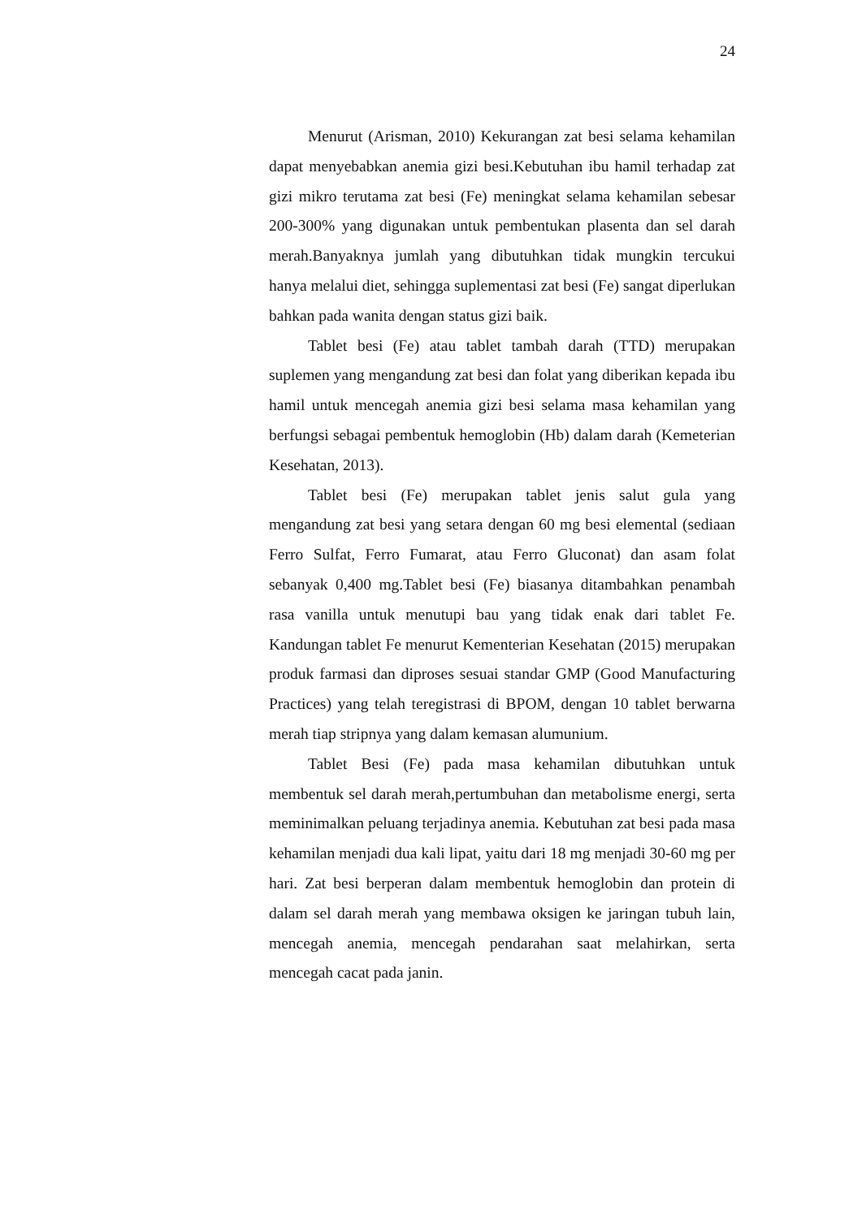24
Menurut (Arisman, 2010) Kekurangan zat besi selama kehamilan dapat menyebabkan anemia gizi besi.Kebutuhan ibu hamil terhadap zat gizi mikro terutama zat besi (Fe) meningkat selama kehamilan sebesar 200-300% yang digunakan untuk pembentukan plasenta dan sel darah merah.Banyaknya jumlah yang dibutuhkan tidak mungkin tercukui hanya melalui diet, sehingga suplementasi zat besi (Fe) sangat diperlukan bahkan pada wanita dengan status gizi baik.
Tablet besi (Fe) atau tablet tambah darah (TTD) merupakan suplemen yang mengandung zat besi dan folat yang diberikan kepada ibu hamil untuk mencegah anemia gizi besi selama masa kehamilan yang berfungsi sebagai pembentuk hemoglobin (Hb) dalam darah (Kemeterian Kesehatan, 2013).
Tablet besi (Fe) merupakan tablet jenis salut gula yang mengandung zat besi yang setara dengan 60 mg besi elemental (sediaan Ferro Sulfat, Ferro Fumarat, atau Ferro Gluconat) dan asam folat sebanyak 0,400 mg.Tablet besi (Fe) biasanya ditambahkan penambah rasa vanilla untuk menutupi bau yang tidak enak dari tablet Fe. Kandungan tablet Fe menurut Kementerian Kesehatan (2015) merupakan produk farmasi dan diproses sesuai standar GMP (Good Manufacturing Practices) yang telah teregistrasi di BPOM, dengan 10 tablet berwarna merah tiap stripnya yang dalam kemasan alumunium.
Tablet Besi (Fe) pada masa kehamilan dibutuhkan untuk membentuk sel darah merah,pertumbuhan dan metabolisme energi, serta meminimalkan peluang terjadinya anemia. Kebutuhan zat besi pada masa kehamilan menjadi dua kali lipat, yaitu dari 18 mg menjadi 30-60 mg per hari. Zat besi berperan dalam membentuk hemoglobin dan protein di dalam sel darah merah yang membawa oksigen ke jaringan tubuh lain, mencegah anemia, mencegah pendarahan saat melahirkan, serta mencegah cacat pada janin.